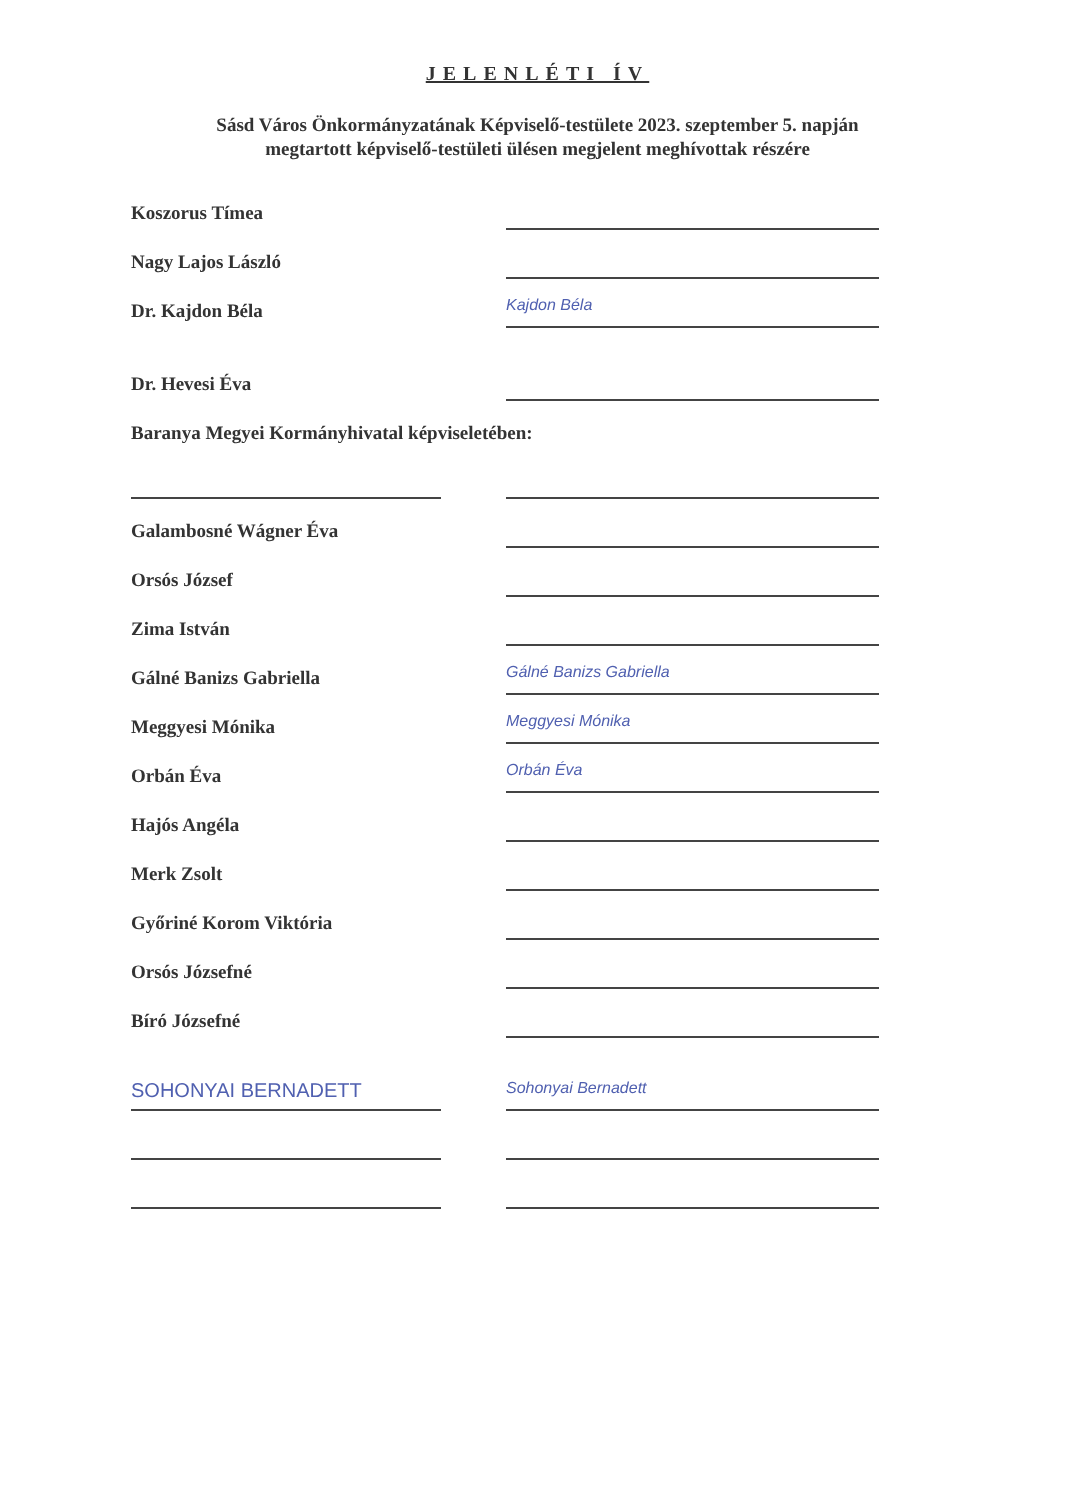JELENLÉTI ÍV
Sásd Város Önkormányzatának Képviselő-testülete 2023. szeptember 5. napján
megtartott képviselő-testületi ülésen megjelent meghívottak részére
Koszorus Tímea
Nagy Lajos László
Dr. Kajdon Béla
Kajdon Béla
Dr. Hevesi Éva
Baranya Megyei Kormányhivatal képviseletében:
Galambosné Wágner Éva
Orsós József
Zima István
Gálné Banizs Gabriella
Gálné Banizs Gabriella
Meggyesi Mónika
Meggyesi Mónika
Orbán Éva
Orbán Éva
Hajós Angéla
Merk Zsolt
Győriné Korom Viktória
Orsós Józsefné
Bíró Józsefné
SOHONYAI BERNADETT
Sohonyai Bernadett